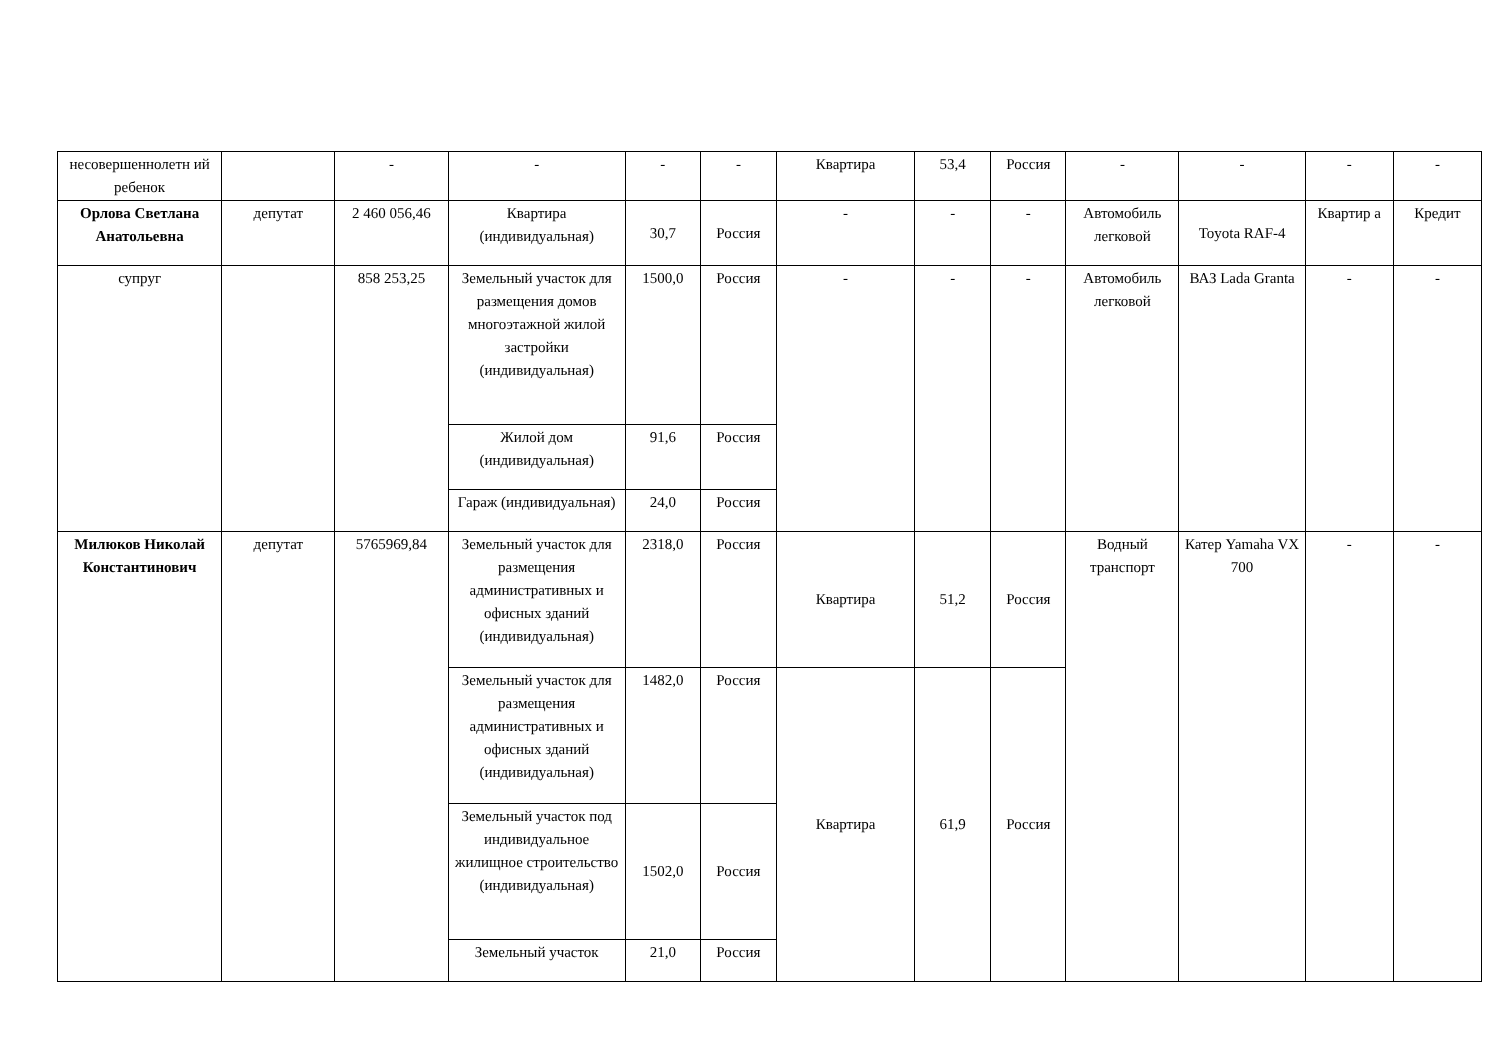| несовершеннолетн ий ребенок | | - | - | - | - | Квартира | 53,4 | Россия | - | - | - | - |
| Орлова Светлана Анатольевна | депутат | 2 460 056,46 | Квартира (индивидуальная) | 30,7 | Россия | - | - | - | Автомобиль легковой | Toyota RAF-4 | Квартир а | Кредит |
| супруг | | 858 253,25 | Земельный участок для размещения домов многоэтажной жилой застройки (индивидуальная) | 1500,0 | Россия | - | - | - | Автомобиль легковой | ВАЗ Lada Granta | - | - |
| | | | Жилой дом (индивидуальная) | 91,6 | Россия | | | | | | | |
| | | | Гараж (индивидуальная) | 24,0 | Россия | | | | | | | |
| Милюков Николай Константинович | депутат | 5765969,84 | Земельный участок для размещения административных и офисных зданий (индивидуальная) | 2318,0 | Россия | Квартира | 51,2 | Россия | Водный транспорт | Катер Yamaha VX 700 | - | - |
| | | | Земельный участок для размещения административных и офисных зданий (индивидуальная) | 1482,0 | Россия | Квартира | 61,9 | Россия | | | | |
| | | | Земельный участок под индивидуальное жилищное строительство (индивидуальная) | 1502,0 | Россия | | | | | | | |
| | | | Земельный участок | 21,0 | Россия | | | | | | | |